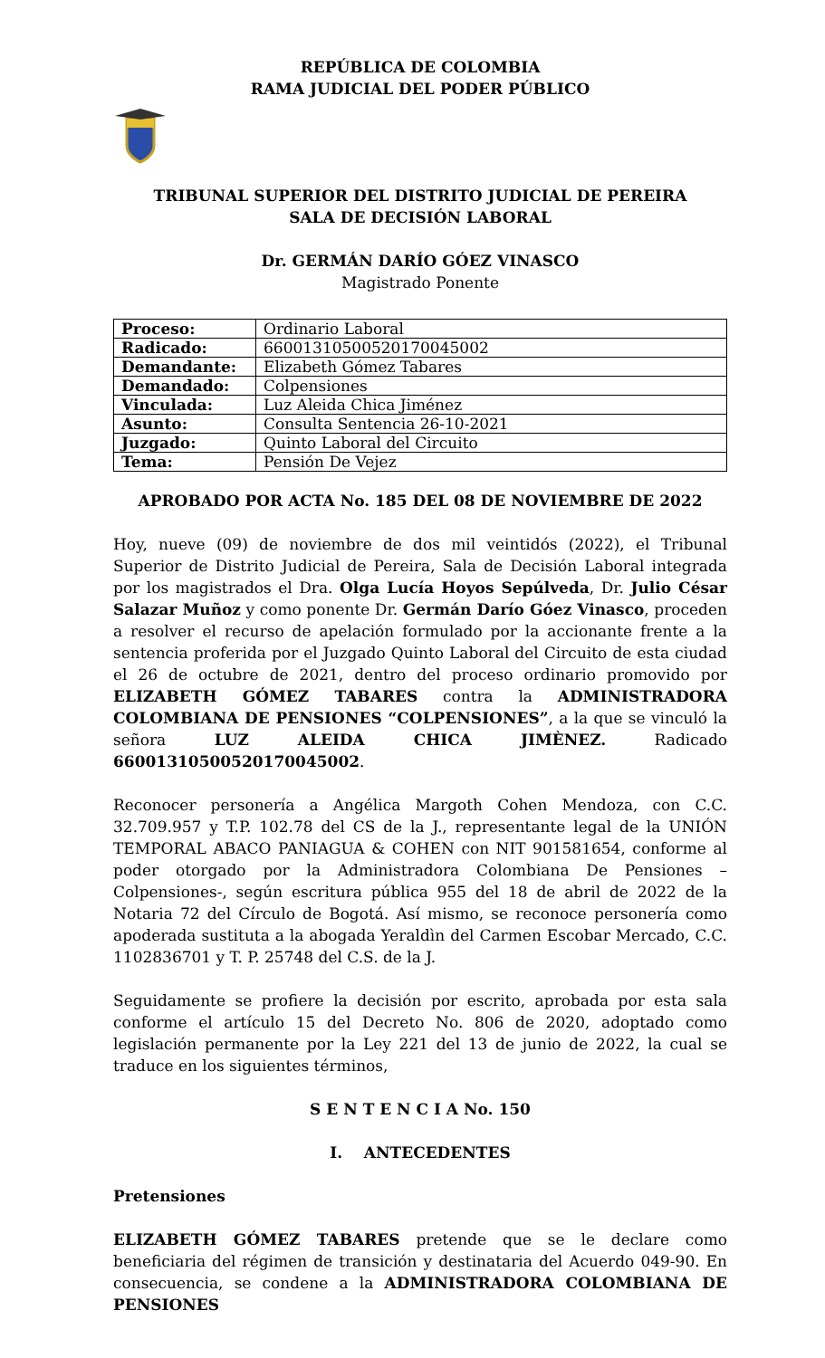REPÚBLICA DE COLOMBIA
RAMA JUDICIAL DEL PODER PÚBLICO
TRIBUNAL SUPERIOR DEL DISTRITO JUDICIAL DE PEREIRA
SALA DE DECISIÓN LABORAL
Dr. GERMÁN DARÍO GÓEZ VINASCO
Magistrado Ponente
| Proceso: | Ordinario Laboral |
| Radicado: | 66001310500520170045002 |
| Demandante: | Elizabeth Gómez Tabares |
| Demandado: | Colpensiones |
| Vinculada: | Luz Aleida Chica Jiménez |
| Asunto: | Consulta Sentencia 26-10-2021 |
| Juzgado: | Quinto Laboral del Circuito |
| Tema: | Pensión De Vejez |
APROBADO POR ACTA No. 185 DEL 08 DE NOVIEMBRE DE 2022
Hoy, nueve (09) de noviembre de dos mil veintidós (2022), el Tribunal Superior de Distrito Judicial de Pereira, Sala de Decisión Laboral integrada por los magistrados el Dra. Olga Lucía Hoyos Sepúlveda, Dr. Julio César Salazar Muñoz y como ponente Dr. Germán Darío Góez Vinasco, proceden a resolver el recurso de apelación formulado por la accionante frente a la sentencia proferida por el Juzgado Quinto Laboral del Circuito de esta ciudad el 26 de octubre de 2021, dentro del proceso ordinario promovido por ELIZABETH GÓMEZ TABARES contra la ADMINISTRADORA COLOMBIANA DE PENSIONES “COLPENSIONES”, a la que se vinculó la señora LUZ ALEIDA CHICA JIMÈNEZ. Radicado 66001310500520170045002.
Reconocer personería a Angélica Margoth Cohen Mendoza, con C.C. 32.709.957 y T.P. 102.78 del CS de la J., representante legal de la UNIÓN TEMPORAL ABACO PANIAGUA & COHEN con NIT 901581654, conforme al poder otorgado por la Administradora Colombiana De Pensiones – Colpensiones-, según escritura pública 955 del 18 de abril de 2022 de la Notaria 72 del Círculo de Bogotá. Así mismo, se reconoce personería como apoderada sustituta a la abogada Yeraldìn del Carmen Escobar Mercado, C.C. 1102836701 y T. P. 25748 del C.S. de la J.
Seguidamente se profiere la decisión por escrito, aprobada por esta sala conforme el artículo 15 del Decreto No. 806 de 2020, adoptado como legislación permanente por la Ley 221 del 13 de junio de 2022, la cual se traduce en los siguientes términos,
S E N T E N C I A No. 150
I. ANTECEDENTES
Pretensiones
ELIZABETH GÓMEZ TABARES pretende que se le declare como beneficiaria del régimen de transición y destinataria del Acuerdo 049-90. En consecuencia, se condene a la ADMINISTRADORA COLOMBIANA DE PENSIONES